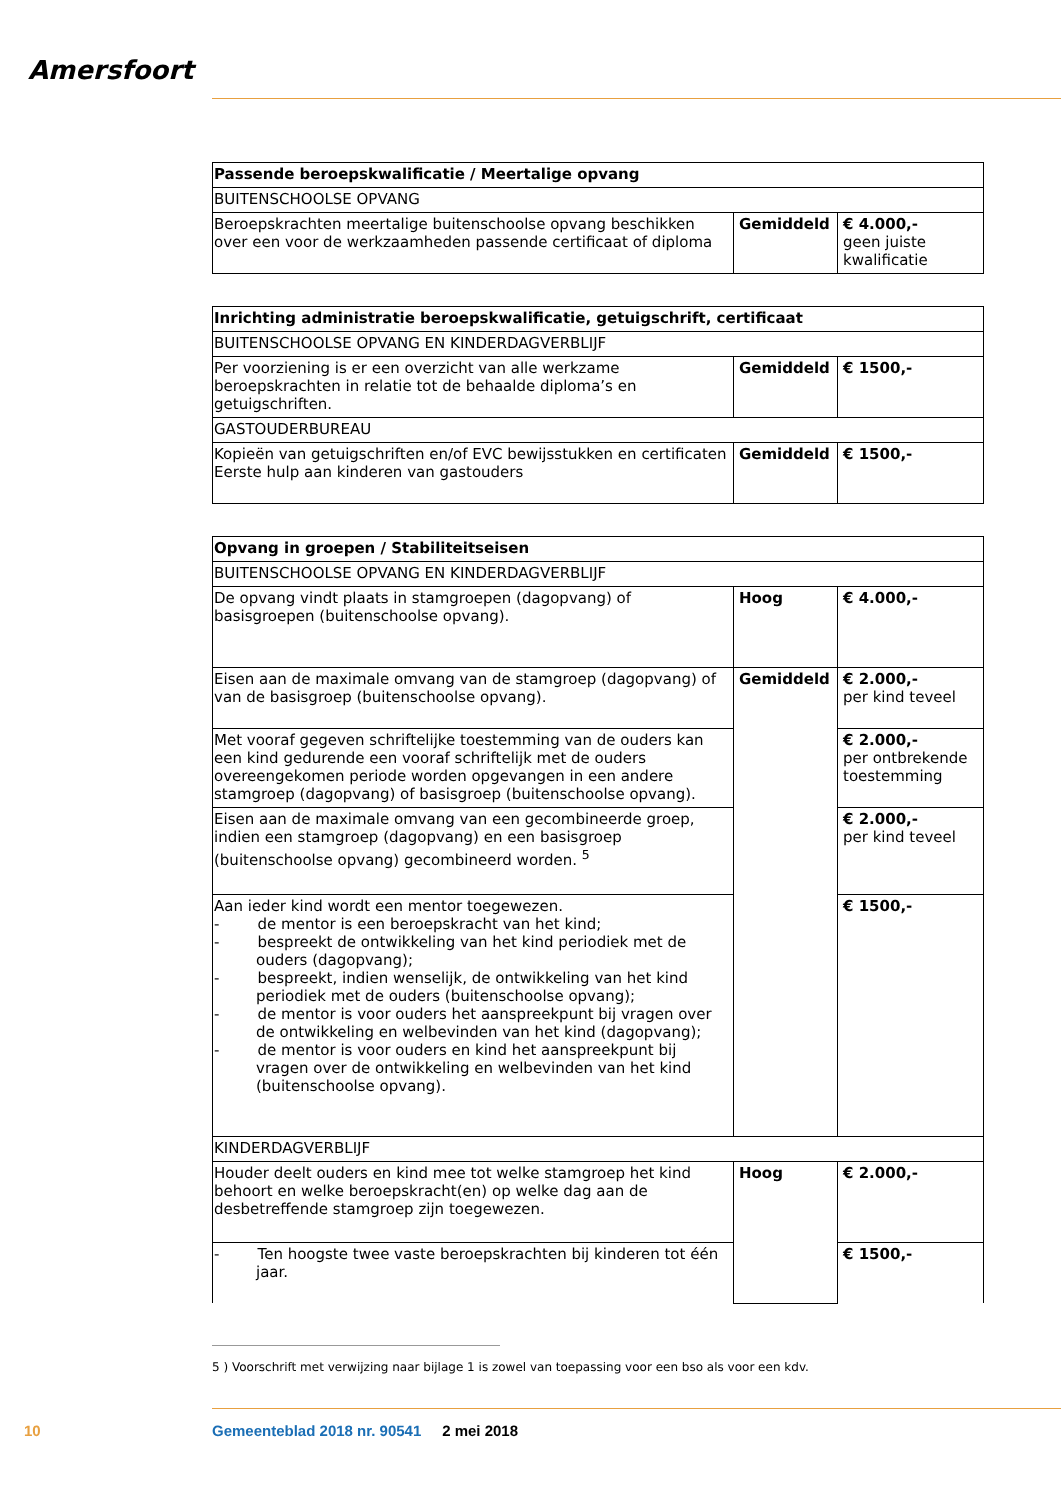Amersfoort
| Passende beroepskwalificatie / Meertalige opvang | | |
| BUITENSCHOOLSE OPVANG | | |
| Beroepskrachten meertalige buitenschoolse opvang beschikken over een voor de werkzaamheden passende certificaat of diploma | Gemiddeld | € 4.000,- geen juiste kwalificatie |
| Inrichting administratie beroepskwalificatie, getuigschrift, certificaat | | |
| BUITENSCHOOLSE OPVANG EN KINDERDAGVERBLIJF | | |
| Per voorziening is er een overzicht van alle werkzame beroepskrachten in relatie tot de behaalde diploma’s en getuigschriften. | Gemiddeld | € 1500,- |
| GASTOUDERBUREAU | | |
| Kopieën van getuigschriften en/of EVC bewijsstukken en certificaten Eerste hulp aan kinderen van gastouders | Gemiddeld | € 1500,- |
| Opvang in groepen / Stabiliteitseisen | | |
| BUITENSCHOOLSE OPVANG EN KINDERDAGVERBLIJF | | |
| De opvang vindt plaats in stamgroepen (dagopvang) of basisgroepen (buitenschoolse opvang). | Hoog | € 4.000,- |
| Eisen aan de maximale omvang van de stamgroep (dagopvang) of van de basisgroep (buitenschoolse opvang). | Gemiddeld | € 2.000,- per kind teveel |
| Met vooraf gegeven schriftelijke toestemming van de ouders kan een kind gedurende een vooraf schriftelijk met de ouders overeengekomen periode worden opgevangen in een andere stamgroep (dagopvang) of basisgroep (buitenschoolse opvang). | | € 2.000,- per ontbrekende toestemming |
| Eisen aan de maximale omvang van een gecombineerde groep, indien een stamgroep (dagopvang) en een basisgroep (buitenschoolse opvang) gecombineerd worden. <sup>5</sup> | | € 2.000,- per kind teveel |
| Aan ieder kind wordt een mentor toegewezen. - de mentor is een beroepskracht van het kind; - bespreekt de ontwikkeling van het kind periodiek met de ouders (dagopvang); - bespreekt, indien wenselijk, de ontwikkeling van het kind periodiek met de ouders (buitenschoolse opvang); - de mentor is voor ouders het aanspreekpunt bij vragen over de ontwikkeling en welbevinden van het kind (dagopvang); - de mentor is voor ouders en kind het aanspreekpunt bij vragen over de ontwikkeling en welbevinden van het kind (buitenschoolse opvang). | | € 1500,- |
| KINDERDAGVERBLIJF | | |
| Houder deelt ouders en kind mee tot welke stamgroep het kind behoort en welke beroepskracht(en) op welke dag aan de desbetreffende stamgroep zijn toegewezen. | Hoog | € 2.000,- |
| - Ten hoogste twee vaste beroepskrachten bij kinderen tot één jaar. | | € 1500,- |
5 ) Voorschrift met verwijzing naar bijlage 1 is zowel van toepassing voor een bso als voor een kdv.
10
Gemeenteblad 2018 nr. 90541 2 mei 2018